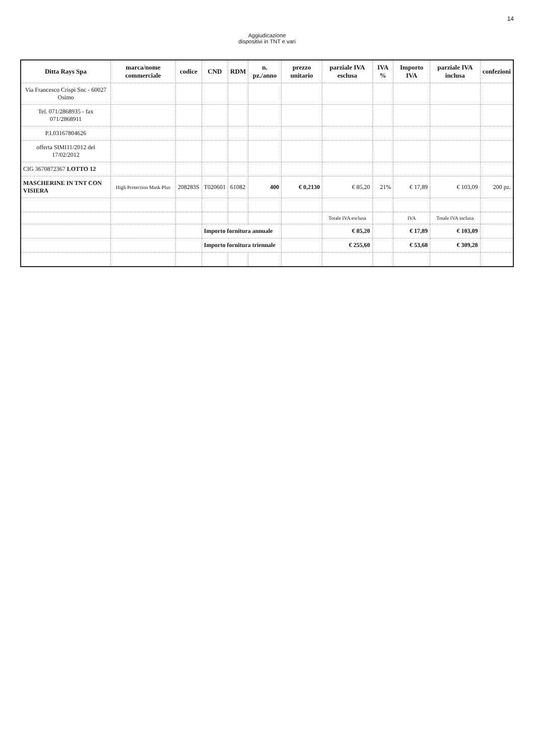14
Aggiudicazione
dispositivi in TNT e vari
| Ditta Rays Spa | marca/nome commerciale | codice | CND | RDM | n. pz./anno | prezzo unitario | parziale IVA esclusa | IVA % | Importo IVA | parziale IVA inclusa | confezioni |
| --- | --- | --- | --- | --- | --- | --- | --- | --- | --- | --- | --- |
| Via Francesco Crispi Snc - 60027 Osimo | | | | | | | | | | | |
| Tel. 071/2868935 - fax 071/2868911 | | | | | | | | | | | |
| P.I.03167804626 | | | | | | | | | | | |
| offerta SIMI11/2012 del 17/02/2012 | | | | | | | | | | | |
| CIG 3670872367 LOTTO 12 | | | | | | | | | | | |
| MASCHERINE IN TNT CON VISIERA | High Protection Mask Plus | 208283S | T020601 | 61082 | 400 | € 0,2130 | € 85,20 | 21% | € 17,89 | € 103,09 | 200 pz. |
| | | | | | | | Totale IVA esclusa | | IVA | Totale IVA inclusa | |
| | | | Importo fornitura annuale | | | | € 85,20 | | € 17,89 | € 103,09 | |
| | | | Importo fornitura triennale | | | | € 255,60 | | € 53,68 | € 309,28 | |